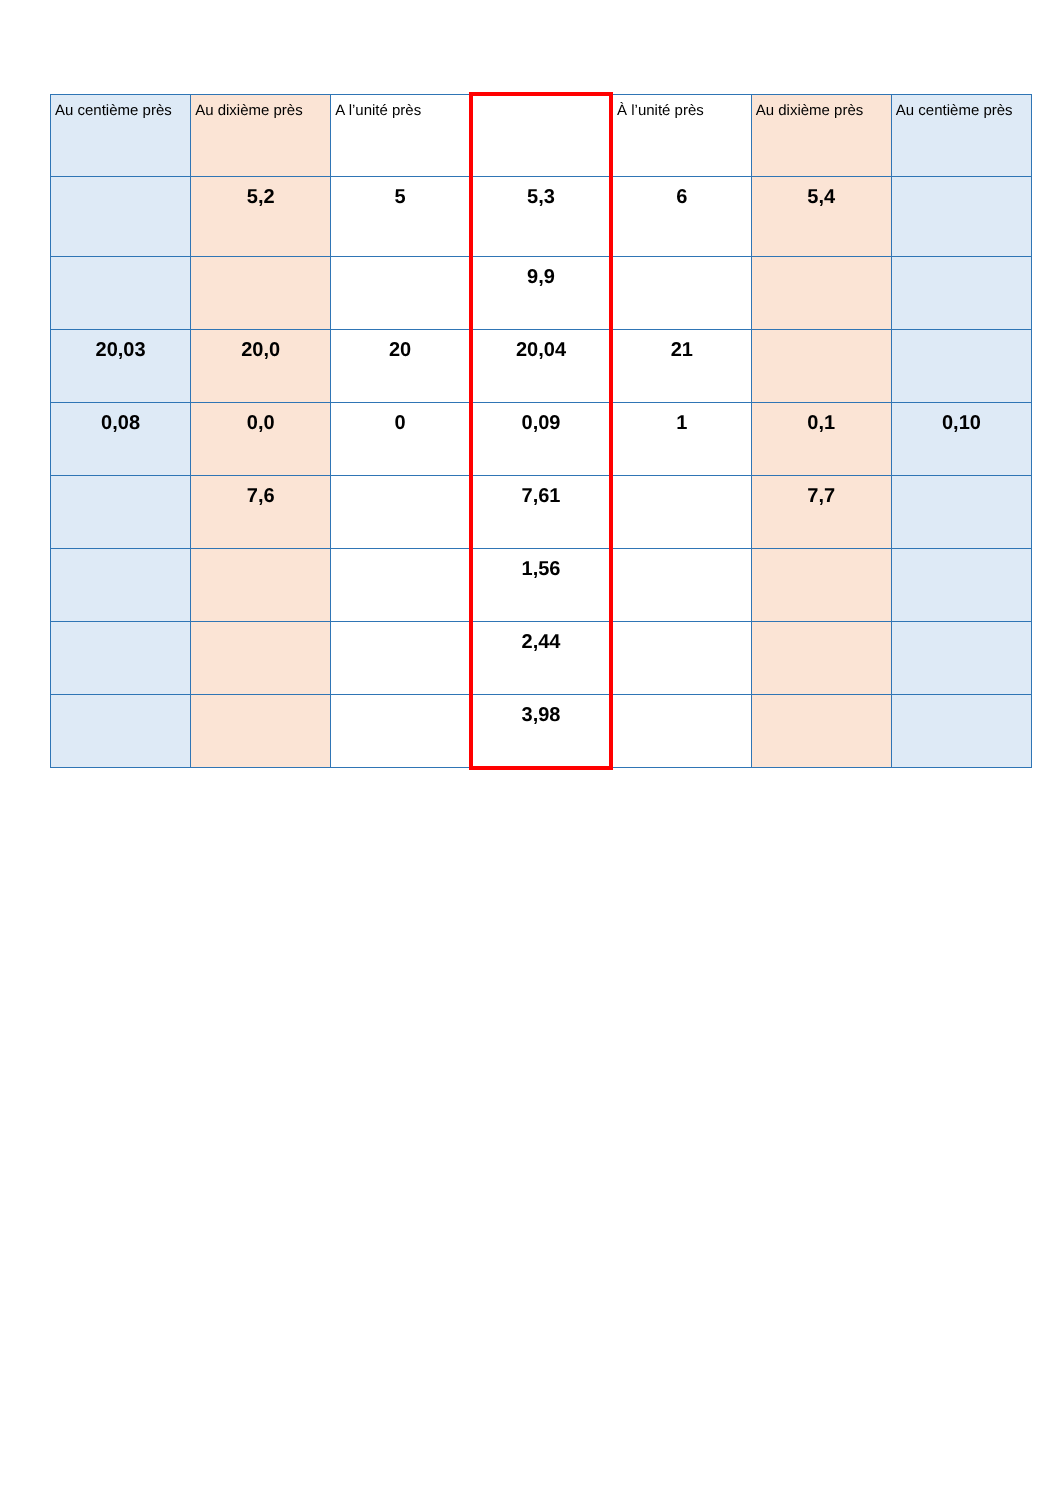| Au centième près | Au dixième près | A l’unité près | | À l’unité près | Au dixième près | Au centième près |
| --- | --- | --- | --- | --- | --- | --- |
| | 5,2 | 5 | 5,3 | 6 | 5,4 | |
| | | | 9,9 | | | |
| 20,03 | 20,0 | 20 | 20,04 | 21 | | |
| 0,08 | 0,0 | 0 | 0,09 | 1 | 0,1 | 0,10 |
| | 7,6 | | 7,61 | | 7,7 | |
| | | | 1,56 | | | |
| | | | 2,44 | | | |
| | | | 3,98 | | | |